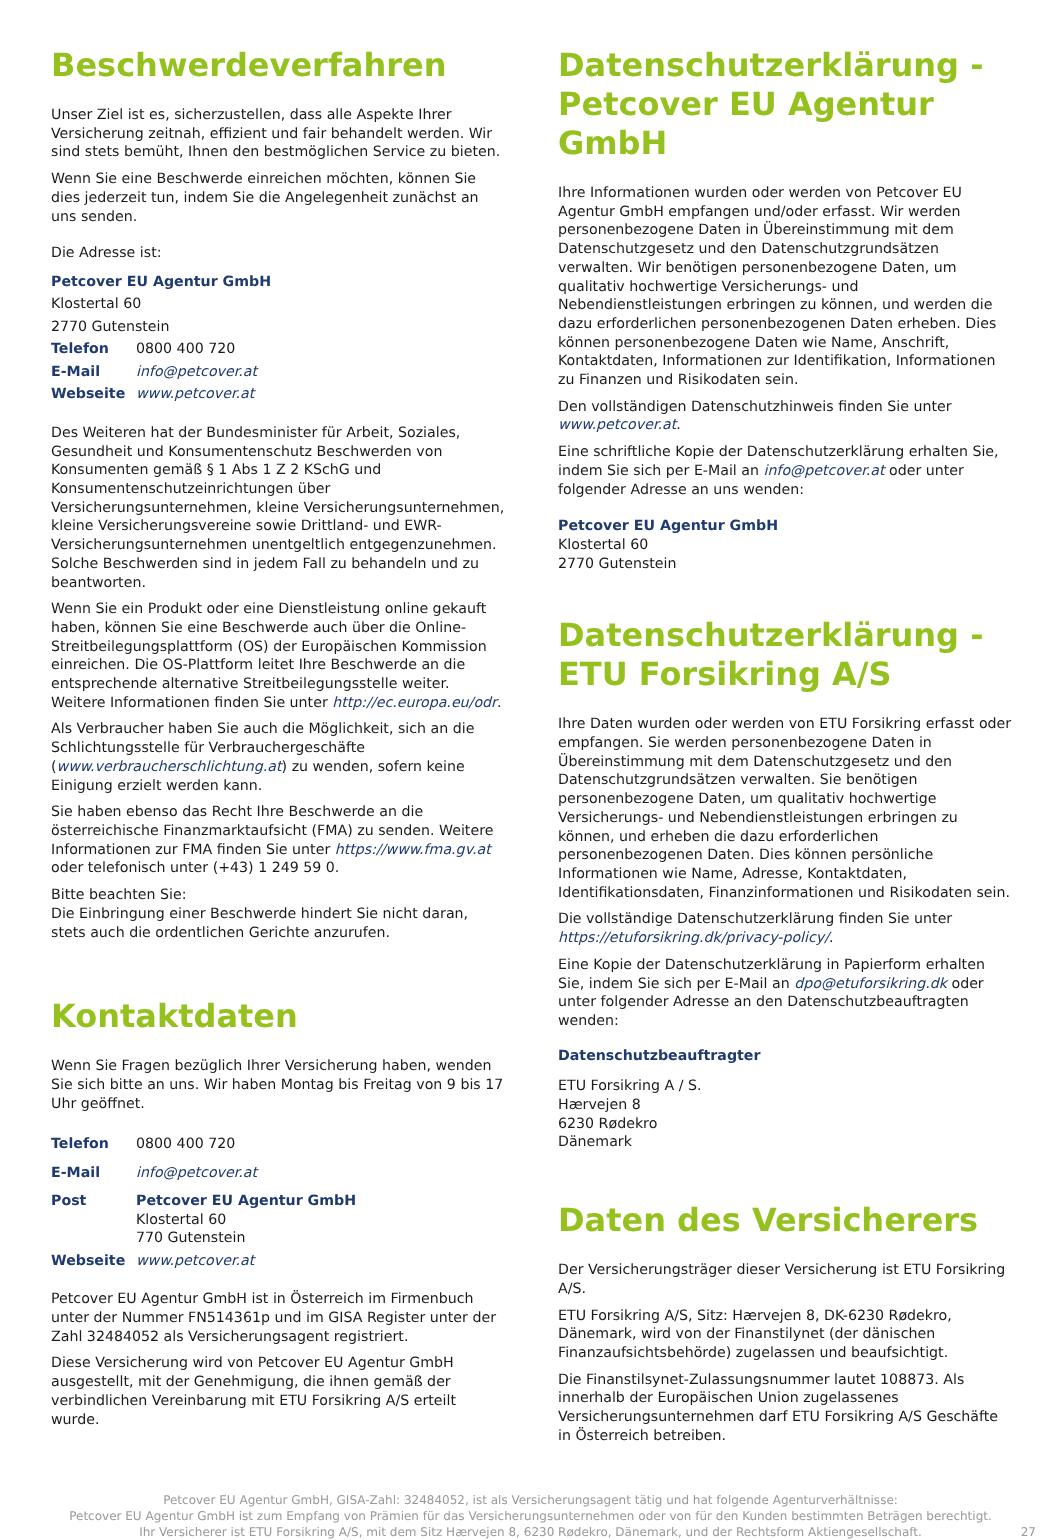Beschwerdeverfahren
Unser Ziel ist es, sicherzustellen, dass alle Aspekte Ihrer Versicherung zeitnah, effizient und fair behandelt werden. Wir sind stets bemüht, Ihnen den bestmöglichen Service zu bieten.
Wenn Sie eine Beschwerde einreichen möchten, können Sie dies jederzeit tun, indem Sie die Angelegenheit zunächst an uns senden.
Die Adresse ist:
| Petcover EU Agentur GmbH | |
| Klostertal 60 | |
| 2770 Gutenstein | |
| Telefon | 0800 400 720 |
| E-Mail | info@petcover.at |
| Webseite | www.petcover.at |
Des Weiteren hat der Bundesminister für Arbeit, Soziales, Gesundheit und Konsumentenschutz Beschwerden von Konsumenten gemäß § 1 Abs 1 Z 2 KSchG und Konsumentenschutzeinrichtungen über Versicherungsunternehmen, kleine Versicherungsunternehmen, kleine Versicherungsvereine sowie Drittland- und EWR-Versicherungsunternehmen unentgeltlich entgegenzunehmen. Solche Beschwerden sind in jedem Fall zu behandeln und zu beantworten.
Wenn Sie ein Produkt oder eine Dienstleistung online gekauft haben, können Sie eine Beschwerde auch über die Online-Streitbeilegungsplattform (OS) der Europäischen Kommission einreichen. Die OS-Plattform leitet Ihre Beschwerde an die entsprechende alternative Streitbeilegungsstelle weiter. Weitere Informationen finden Sie unter http://ec.europa.eu/odr.
Als Verbraucher haben Sie auch die Möglichkeit, sich an die Schlichtungsstelle für Verbrauchergeschäfte (www.verbraucherschlichtung.at) zu wenden, sofern keine Einigung erzielt werden kann.
Sie haben ebenso das Recht Ihre Beschwerde an die österreichische Finanzmarktaufsicht (FMA) zu senden. Weitere Informationen zur FMA finden Sie unter https://www.fma.gv.at oder telefonisch unter (+43) 1 249 59 0.
Bitte beachten Sie:
Die Einbringung einer Beschwerde hindert Sie nicht daran, stets auch die ordentlichen Gerichte anzurufen.
Kontaktdaten
Wenn Sie Fragen bezüglich Ihrer Versicherung haben, wenden Sie sich bitte an uns. Wir haben Montag bis Freitag von 9 bis 17 Uhr geöffnet.
| Telefon | 0800 400 720 |
| E-Mail | info@petcover.at |
| Post | Petcover EU Agentur GmbH Klostertal 60 770 Gutenstein |
| Webseite | www.petcover.at |
Petcover EU Agentur GmbH ist in Österreich im Firmenbuch unter der Nummer FN514361p und im GISA Register unter der Zahl 32484052 als Versicherungsagent registriert.
Diese Versicherung wird von Petcover EU Agentur GmbH ausgestellt, mit der Genehmigung, die ihnen gemäß der verbindlichen Vereinbarung mit ETU Forsikring A/S erteilt wurde.
Datenschutzerklärung - Petcover EU Agentur GmbH
Ihre Informationen wurden oder werden von Petcover EU Agentur GmbH empfangen und/oder erfasst. Wir werden personenbezogene Daten in Übereinstimmung mit dem Datenschutzgesetz und den Datenschutzgrundsätzen verwalten. Wir benötigen personenbezogene Daten, um qualitativ hochwertige Versicherungs- und Nebendienstleistungen erbringen zu können, und werden die dazu erforderlichen personenbezogenen Daten erheben. Dies können personenbezogene Daten wie Name, Anschrift, Kontaktdaten, Informationen zur Identifikation, Informationen zu Finanzen und Risikodaten sein.
Den vollständigen Datenschutzhinweis finden Sie unter www.petcover.at.
Eine schriftliche Kopie der Datenschutzerklärung erhalten Sie, indem Sie sich per E-Mail an info@petcover.at oder unter folgender Adresse an uns wenden:
Petcover EU Agentur GmbH
Klostertal 60
2770 Gutenstein
Datenschutzerklärung - ETU Forsikring A/S
Ihre Daten wurden oder werden von ETU Forsikring erfasst oder empfangen. Sie werden personenbezogene Daten in Übereinstimmung mit dem Datenschutzgesetz und den Datenschutzgrundsätzen verwalten. Sie benötigen personenbezogene Daten, um qualitativ hochwertige Versicherungs- und Nebendienstleistungen erbringen zu können, und erheben die dazu erforderlichen personenbezogenen Daten. Dies können persönliche Informationen wie Name, Adresse, Kontaktdaten, Identifikationsdaten, Finanzinformationen und Risikodaten sein.
Die vollständige Datenschutzerklärung finden Sie unter https://etuforsikring.dk/privacy-policy/.
Eine Kopie der Datenschutzerklärung in Papierform erhalten Sie, indem Sie sich per E-Mail an dpo@etuforsikring.dk oder unter folgender Adresse an den Datenschutzbeauftragten wenden:
Datenschutzbeauftragter
ETU Forsikring A / S.
Hærvejen 8
6230 Rødekro
Dänemark
Daten des Versicherers
Der Versicherungsträger dieser Versicherung ist ETU Forsikring A/S.
ETU Forsikring A/S, Sitz: Hærvejen 8, DK-6230 Rødekro, Dänemark, wird von der Finanstilynet (der dänischen Finanzaufsichtsbehörde) zugelassen und beaufsichtigt.
Die Finanstilsynet-Zulassungsnummer lautet 108873. Als innerhalb der Europäischen Union zugelassenes Versicherungsunternehmen darf ETU Forsikring A/S Geschäfte in Österreich betreiben.
Petcover EU Agentur GmbH, GISA-Zahl: 32484052, ist als Versicherungsagent tätig und hat folgende Agenturverhältnisse:
Petcover EU Agentur GmbH ist zum Empfang von Prämien für das Versicherungsunternehmen oder von für den Kunden bestimmten Beträgen berechtigt.
Ihr Versicherer ist ETU Forsikring A/S, mit dem Sitz Hærvejen 8, 6230 Rødekro, Dänemark, und der Rechtsform Aktiengesellschaft.
27